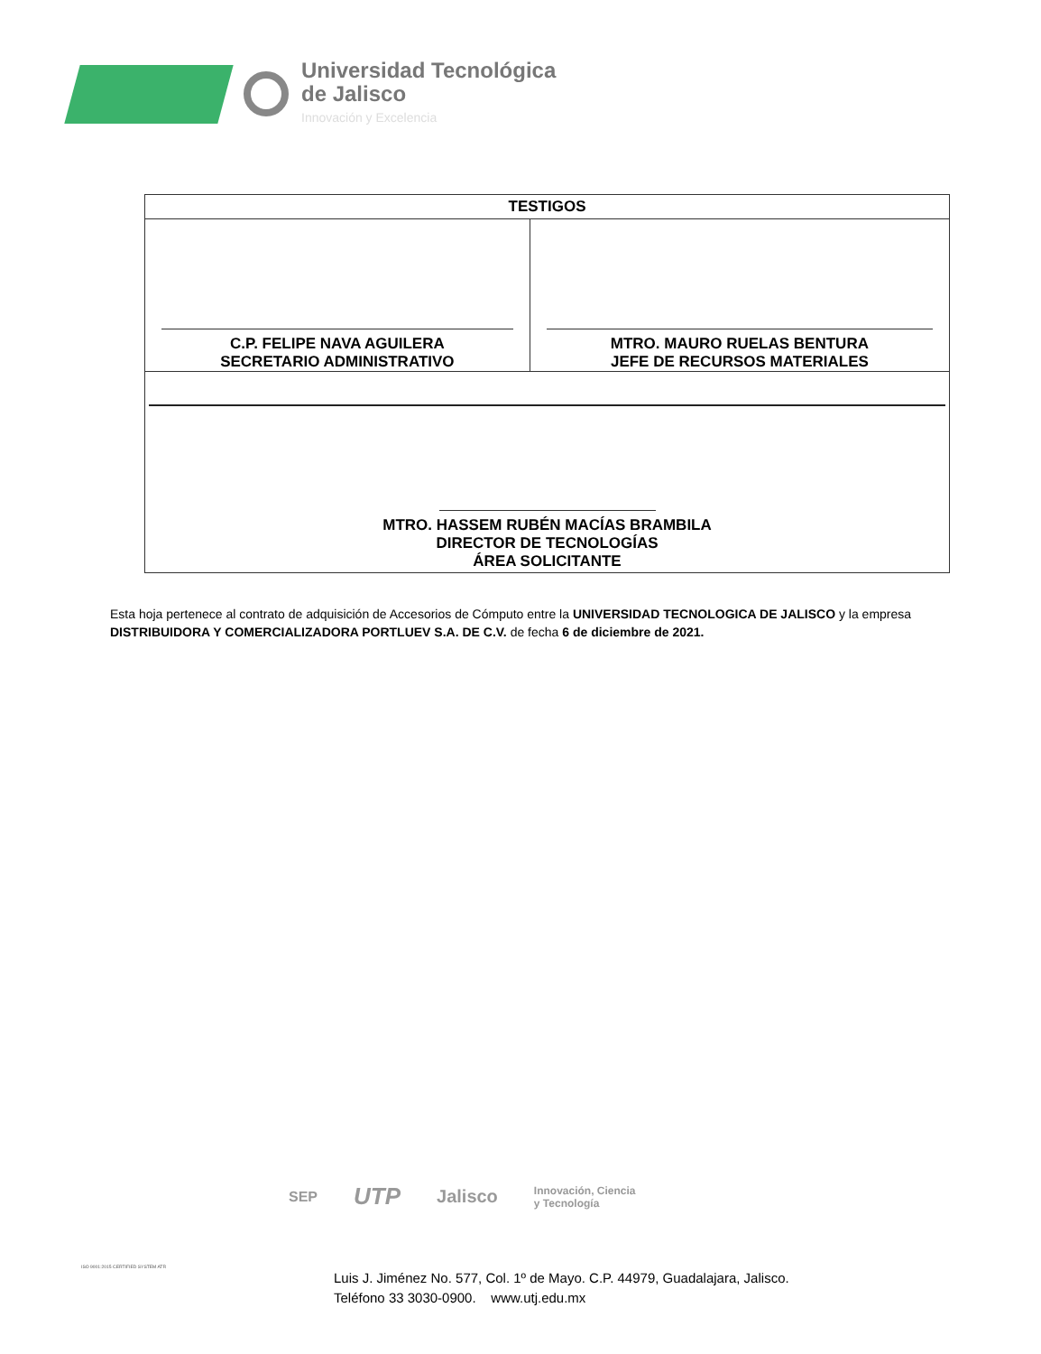Universidad Tecnológica
de Jalisco
Innovación y Excelencia
| TESTIGOS | |
| --- | --- |
| C.P. FELIPE NAVA AGUILERA SECRETARIO ADMINISTRATIVO | MTRO. MAURO RUELAS BENTURA JEFE DE RECURSOS MATERIALES |
| MTRO. HASSEM RUBÉN MACÍAS BRAMBILA DIRECTOR DE TECNOLOGÍAS ÁREA SOLICITANTE | |
Esta hoja pertenece al contrato de adquisición de Accesorios de Cómputo entre la UNIVERSIDAD TECNOLOGICA DE JALISCO y la empresa DISTRIBUIDORA Y COMERCIALIZADORA PORTLUEV S.A. DE C.V. de fecha 6 de diciembre de 2021.
SEP UTP Jalisco Innovación, Ciencia
y Tecnología
ISO 9001:2015 CERTIFIED SYSTEM ATR
Luis J. Jiménez No. 577, Col. 1º de Mayo. C.P. 44979, Guadalajara, Jalisco.
Teléfono 33 3030-0900. www.utj.edu.mx